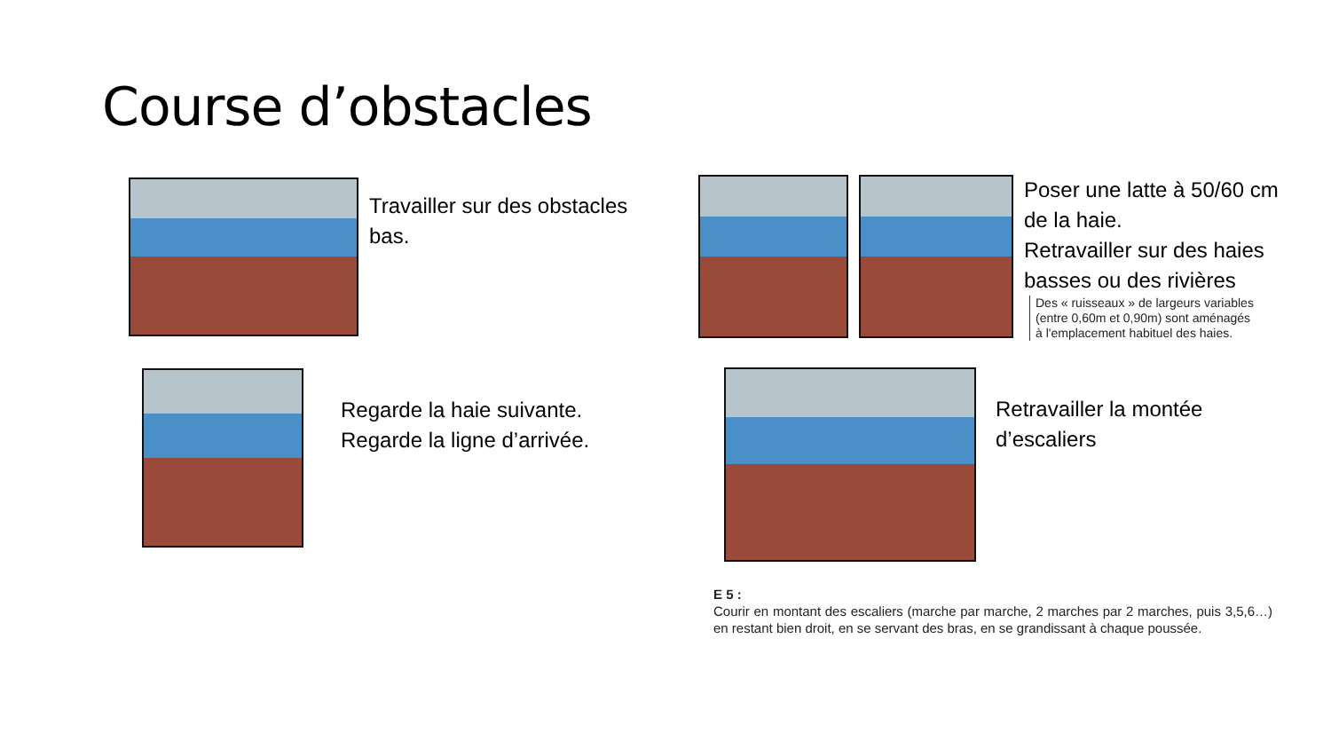Course d’obstacles
Travailler sur des obstacles bas.
Regarde la haie suivante.
Regarde la ligne d’arrivée.
Poser une latte à 50/60 cm de la haie.
Retravailler sur des haies basses ou des rivières
Des « ruisseaux » de largeurs variables (entre 0,60m et 0,90m) sont aménagés à l'emplacement habituel des haies.
Retravailler la montée d’escaliers
E 5 :
Courir en montant des escaliers (marche par marche, 2 marches par 2 marches, puis 3,5,6…) en restant bien droit, en se servant des bras, en se grandissant à chaque poussée.